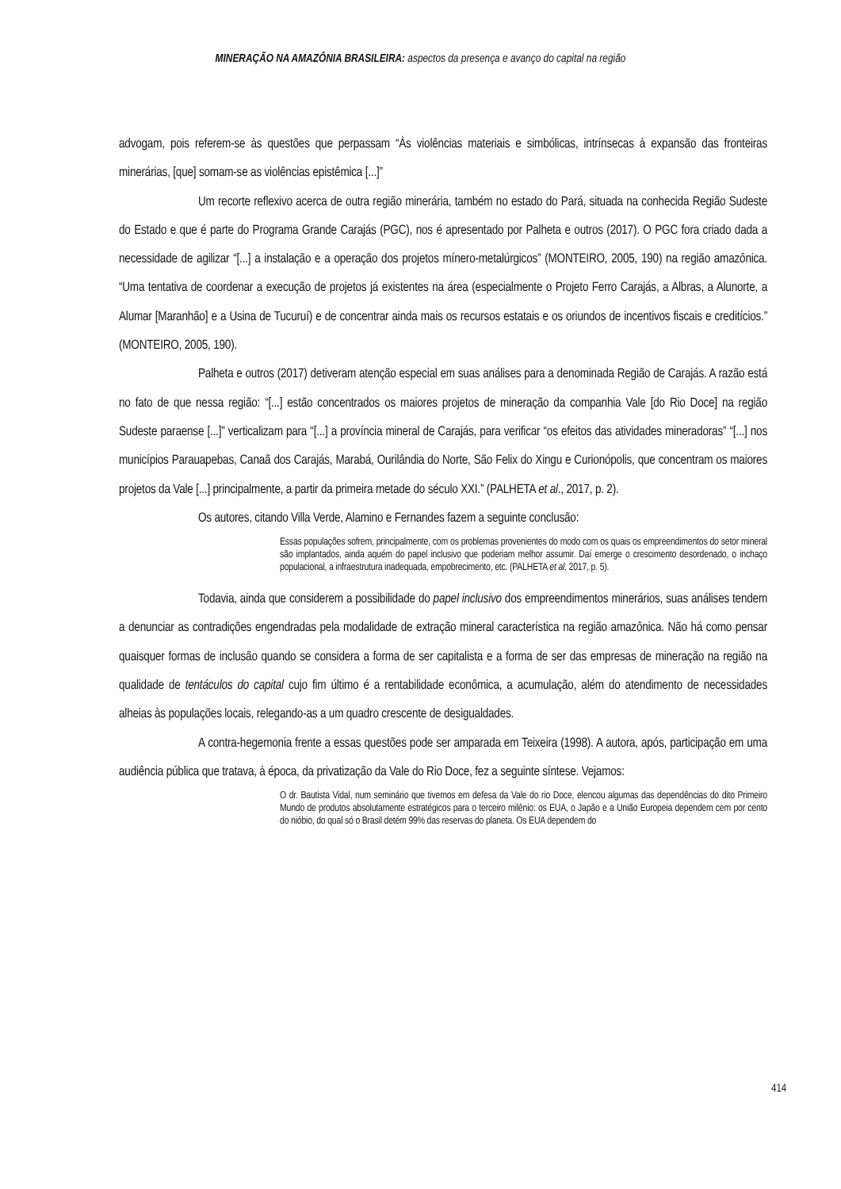MINERAÇÃO NA AMAZÔNIA BRASILEIRA: aspectos da presença e avanço do capital na região
advogam, pois referem-se às questões que perpassam “Às violências materiais e simbólicas, intrínsecas à expansão das fronteiras minerárias, [que] somam-se as violências epistêmica [...]”
Um recorte reflexivo acerca de outra região minerária, também no estado do Pará, situada na conhecida Região Sudeste do Estado e que é parte do Programa Grande Carajás (PGC), nos é apresentado por Palheta e outros (2017). O PGC fora criado dada a necessidade de agilizar “[...] a instalação e a operação dos projetos mínero-metalúrgicos” (MONTEIRO, 2005, 190) na região amazônica. “Uma tentativa de coordenar a execução de projetos já existentes na área (especialmente o Projeto Ferro Carajás, a Albras, a Alunorte, a Alumar [Maranhão] e a Usina de Tucuruí) e de concentrar ainda mais os recursos estatais e os oriundos de incentivos fiscais e creditícios.” (MONTEIRO, 2005, 190).
Palheta e outros (2017) detiveram atenção especial em suas análises para a denominada Região de Carajás. A razão está no fato de que nessa região: “[...] estão concentrados os maiores projetos de mineração da companhia Vale [do Rio Doce] na região Sudeste paraense [...]” verticalizam para “[...] a província mineral de Carajás, para verificar “os efeitos das atividades mineradoras” “[...] nos municípios Parauapebas, Canaã dos Carajás, Marabá, Ourilândia do Norte, São Felix do Xingu e Curionópolis, que concentram os maiores projetos da Vale [...] principalmente, a partir da primeira metade do século XXI.” (PALHETA et al., 2017, p. 2).
Os autores, citando Villa Verde, Alamino e Fernandes fazem a seguinte conclusão:
Essas populações sofrem, principalmente, com os problemas provenientes do modo com os quais os empreendimentos do setor mineral são implantados, ainda aquém do papel inclusivo que poderiam melhor assumir. Daí emerge o crescimento desordenado, o inchaço populacional, a infraestrutura inadequada, empobrecimento, etc. (PALHETA et al, 2017, p. 5).
Todavia, ainda que considerem a possibilidade do papel inclusivo dos empreendimentos minerários, suas análises tendem a denunciar as contradições engendradas pela modalidade de extração mineral característica na região amazônica. Não há como pensar quaisquer formas de inclusão quando se considera a forma de ser capitalista e a forma de ser das empresas de mineração na região na qualidade de tentáculos do capital cujo fim último é a rentabilidade econômica, a acumulação, além do atendimento de necessidades alheias às populações locais, relegando-as a um quadro crescente de desigualdades.
A contra-hegemonia frente a essas questões pode ser amparada em Teixeira (1998). A autora, após, participação em uma audiência pública que tratava, à época, da privatização da Vale do Rio Doce, fez a seguinte síntese. Vejamos:
O dr. Bautista Vidal, num seminário que tivemos em defesa da Vale do rio Doce, elencou algumas das dependências do dito Primeiro Mundo de produtos absolutamente estratégicos para o terceiro milênio: os EUA, o Japão e a União Europeia dependem cem por cento do nióbio, do qual só o Brasil detém 99% das reservas do planeta. Os EUA dependem do
414